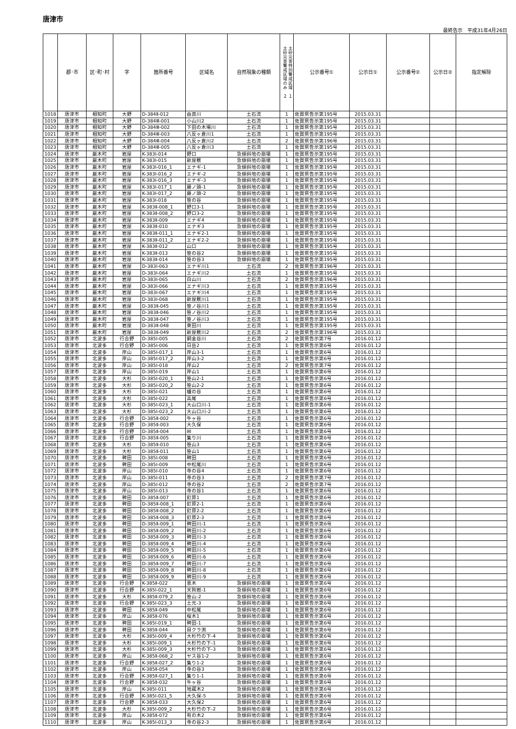唐津市
最終告示　平成31年4月26日
| | 郡･市 | 区･町･村 | 字 | 箇所番号 | 区域名 | 自然現象の種類 | 土砂災害特別警戒区域 １ 土砂災害警戒区域のみ ２ | 公示番号① | 公示日① | 公示番号② | 公示日② | 指定解除 |
| --- | --- | --- | --- | --- | --- | --- | --- | --- | --- | --- | --- | --- |
| 1018 | 唐津市 | 相知町 | 大野 | D-384Ⅱ-012 | 由良川 | 土石流 | 1 | 佐賀県告示第195号 | 2015.03.31 | | | |
| 1019 | 唐津市 | 相知町 | 大野 | D-384Ⅲ-001 | 小山川2 | 土石流 | 1 | 佐賀県告示第195号 | 2015.03.31 | | | |
| 1020 | 唐津市 | 相知町 | 大野 | D-384Ⅲ-002 | 下田の木場川 | 土石流 | 1 | 佐賀県告示第195号 | 2015.03.31 | | | |
| 1021 | 唐津市 | 相知町 | 大野 | D-384Ⅲ-003 | 八反ヶ倉川1 | 土石流 | 1 | 佐賀県告示第195号 | 2015.03.31 | | | |
| 1022 | 唐津市 | 相知町 | 大野 | D-384Ⅲ-004 | 八反ヶ倉川2 | 土石流 | 2 | 佐賀県告示第196号 | 2015.03.31 | | | |
| 1023 | 唐津市 | 相知町 | 大野 | D-384Ⅲ-005 | 八反ヶ倉川3 | 土石流 | 1 | 佐賀県告示第195号 | 2015.03.31 | | | |
| 1024 | 唐津市 | 厳木町 | 岩屋 | K-383Ⅰ-014 | 野口 | 急傾斜地の崩壊 | 1 | 佐賀県告示第195号 | 2015.03.31 | | | |
| 1025 | 唐津市 | 厳木町 | 岩屋 | K-383Ⅰ-015 | 新屋敷 | 急傾斜地の崩壊 | 1 | 佐賀県告示第195号 | 2015.03.31 | | | |
| 1026 | 唐津市 | 厳木町 | 岩屋 | K-383Ⅰ-016_1 | エナギ-1 | 急傾斜地の崩壊 | 1 | 佐賀県告示第195号 | 2015.03.31 | | | |
| 1027 | 唐津市 | 厳木町 | 岩屋 | K-383Ⅰ-016_2 | エナギ-2 | 急傾斜地の崩壊 | 1 | 佐賀県告示第195号 | 2015.03.31 | | | |
| 1028 | 唐津市 | 厳木町 | 岩屋 | K-383Ⅰ-016_3 | エナギ-3 | 急傾斜地の崩壊 | 1 | 佐賀県告示第195号 | 2015.03.31 | | | |
| 1029 | 唐津市 | 厳木町 | 岩屋 | K-383Ⅰ-017_1 | 藤ノ頭-1 | 急傾斜地の崩壊 | 1 | 佐賀県告示第195号 | 2015.03.31 | | | |
| 1030 | 唐津市 | 厳木町 | 岩屋 | K-383Ⅰ-017_2 | 藤ノ頭-2 | 急傾斜地の崩壊 | 1 | 佐賀県告示第195号 | 2015.03.31 | | | |
| 1031 | 唐津市 | 厳木町 | 岩屋 | K-383Ⅰ-018 | 笹の谷 | 急傾斜地の崩壊 | 1 | 佐賀県告示第195号 | 2015.03.31 | | | |
| 1032 | 唐津市 | 厳木町 | 岩屋 | K-383Ⅱ-008_1 | 野口3-1 | 急傾斜地の崩壊 | 1 | 佐賀県告示第195号 | 2015.03.31 | | | |
| 1033 | 唐津市 | 厳木町 | 岩屋 | K-383Ⅱ-008_2 | 野口3-2 | 急傾斜地の崩壊 | 1 | 佐賀県告示第195号 | 2015.03.31 | | | |
| 1034 | 唐津市 | 厳木町 | 岩屋 | K-383Ⅱ-009 | エナギ4 | 急傾斜地の崩壊 | 1 | 佐賀県告示第195号 | 2015.03.31 | | | |
| 1035 | 唐津市 | 厳木町 | 岩屋 | K-383Ⅱ-010 | エナギ3 | 急傾斜地の崩壊 | 1 | 佐賀県告示第195号 | 2015.03.31 | | | |
| 1036 | 唐津市 | 厳木町 | 岩屋 | K-383Ⅱ-011_1 | エナギ2-1 | 急傾斜地の崩壊 | 1 | 佐賀県告示第195号 | 2015.03.31 | | | |
| 1037 | 唐津市 | 厳木町 | 岩屋 | K-383Ⅱ-011_2 | エナギ2-2 | 急傾斜地の崩壊 | 1 | 佐賀県告示第195号 | 2015.03.31 | | | |
| 1038 | 唐津市 | 厳木町 | 岩屋 | K-383Ⅱ-012 | 山口 | 急傾斜地の崩壊 | 1 | 佐賀県告示第195号 | 2015.03.31 | | | |
| 1039 | 唐津市 | 厳木町 | 岩屋 | K-383Ⅱ-013 | 笹の谷2 | 急傾斜地の崩壊 | 1 | 佐賀県告示第195号 | 2015.03.31 | | | |
| 1040 | 唐津市 | 厳木町 | 岩屋 | K-383Ⅱ-014 | 笹の谷3 | 急傾斜地の崩壊 | 1 | 佐賀県告示第195号 | 2015.03.31 | | | |
| 1041 | 唐津市 | 厳木町 | 岩屋 | D-383Ⅰ-063 | エナギ川1 | 土石流 | 2 | 佐賀県告示第196号 | 2015.03.31 | | | |
| 1042 | 唐津市 | 厳木町 | 岩屋 | D-383Ⅰ-064 | エナギ川2 | 土石流 | 1 | 佐賀県告示第195号 | 2015.03.31 | | | |
| 1043 | 唐津市 | 厳木町 | 岩屋 | D-383Ⅰ-065 | 白山川 | 土石流 | 2 | 佐賀県告示第196号 | 2015.03.31 | | | |
| 1044 | 唐津市 | 厳木町 | 岩屋 | D-383Ⅰ-066 | エナギ川3 | 土石流 | 1 | 佐賀県告示第195号 | 2015.03.31 | | | |
| 1045 | 唐津市 | 厳木町 | 岩屋 | D-383Ⅰ-067 | エナギ川4 | 土石流 | 1 | 佐賀県告示第195号 | 2015.03.31 | | | |
| 1046 | 唐津市 | 厳木町 | 岩屋 | D-383Ⅰ-068 | 新屋敷川1 | 土石流 | 1 | 佐賀県告示第195号 | 2015.03.31 | | | |
| 1047 | 唐津市 | 厳木町 | 岩屋 | D-383Ⅱ-045 | 笹ノ谷川1 | 土石流 | 1 | 佐賀県告示第195号 | 2015.03.31 | | | |
| 1048 | 唐津市 | 厳木町 | 岩屋 | D-383Ⅱ-046 | 笹ノ谷川2 | 土石流 | 1 | 佐賀県告示第195号 | 2015.03.31 | | | |
| 1049 | 唐津市 | 厳木町 | 岩屋 | D-383Ⅱ-047 | 笹ノ谷川3 | 土石流 | 1 | 佐賀県告示第195号 | 2015.03.31 | | | |
| 1050 | 唐津市 | 厳木町 | 岩屋 | D-383Ⅱ-048 | 東田川 | 土石流 | 1 | 佐賀県告示第195号 | 2015.03.31 | | | |
| 1051 | 唐津市 | 厳木町 | 岩屋 | D-383Ⅱ-049 | 新屋敷川2 | 土石流 | 2 | 佐賀県告示第196号 | 2015.03.31 | | | |
| 1052 | 唐津市 | 北波多 | 行合野 | D-385Ⅰ-005 | 銅金谷川 | 土石流 | 2 | 佐賀県告示第7号 | 2016.01.12 | | | |
| 1053 | 唐津市 | 北波多 | 行合野 | D-385Ⅰ-006 | 日岳2 | 土石流 | 1 | 佐賀県告示第6号 | 2016.01.12 | | | |
| 1054 | 唐津市 | 北波多 | 岸山 | D-385Ⅰ-017_1 | 岸山3-1 | 土石流 | 1 | 佐賀県告示第6号 | 2016.01.12 | | | |
| 1055 | 唐津市 | 北波多 | 岸山 | D-385Ⅰ-017_2 | 岸山3-2 | 土石流 | 1 | 佐賀県告示第6号 | 2016.01.12 | | | |
| 1056 | 唐津市 | 北波多 | 岸山 | D-385Ⅰ-018 | 岸山2 | 土石流 | 2 | 佐賀県告示第7号 | 2016.01.12 | | | |
| 1057 | 唐津市 | 北波多 | 岸山 | D-385Ⅰ-019 | 岸山1 | 土石流 | 1 | 佐賀県告示第6号 | 2016.01.12 | | | |
| 1058 | 唐津市 | 北波多 | 大杉 | D-385Ⅰ-020_1 | 笹山2-1 | 土石流 | 1 | 佐賀県告示第6号 | 2016.01.12 | | | |
| 1059 | 唐津市 | 北波多 | 大杉 | D-385Ⅰ-020_2 | 笹山2-2 | 土石流 | 1 | 佐賀県告示第6号 | 2016.01.12 | | | |
| 1060 | 唐津市 | 北波多 | 大杉 | D-385Ⅰ-021 | 櫨の谷 | 土石流 | 1 | 佐賀県告示第6号 | 2016.01.12 | | | |
| 1061 | 唐津市 | 北波多 | 大杉 | D-385Ⅰ-022 | 高尾 | 土石流 | 1 | 佐賀県告示第6号 | 2016.01.12 | | | |
| 1062 | 唐津市 | 北波多 | 大杉 | D-385Ⅰ-023_1 | 大山口川-1 | 土石流 | 1 | 佐賀県告示第6号 | 2016.01.12 | | | |
| 1063 | 唐津市 | 北波多 | 大杉 | D-385Ⅰ-023_2 | 大山口川-2 | 土石流 | 1 | 佐賀県告示第6号 | 2016.01.12 | | | |
| 1064 | 唐津市 | 北波多 | 行合野 | D-385Ⅱ-002 | 牛ヶ谷 | 土石流 | 1 | 佐賀県告示第6号 | 2016.01.12 | | | |
| 1065 | 唐津市 | 北波多 | 行合野 | D-385Ⅱ-003 | 大久保 | 土石流 | 1 | 佐賀県告示第6号 | 2016.01.12 | | | |
| 1066 | 唐津市 | 北波多 | 行合野 | D-385Ⅱ-004 | 峠 | 土石流 | 1 | 佐賀県告示第6号 | 2016.01.12 | | | |
| 1067 | 唐津市 | 北波多 | 行合野 | D-385Ⅱ-005 | 集り川 | 土石流 | 1 | 佐賀県告示第6号 | 2016.01.12 | | | |
| 1068 | 唐津市 | 北波多 | 大杉 | D-385Ⅱ-010 | 笹山3 | 土石流 | 1 | 佐賀県告示第6号 | 2016.01.12 | | | |
| 1069 | 唐津市 | 北波多 | 大杉 | D-385Ⅱ-011 | 笹山1 | 土石流 | 1 | 佐賀県告示第6号 | 2016.01.12 | | | |
| 1070 | 唐津市 | 北波多 | 稗田 | D-385Ⅰ-008 | 稗田 | 土石流 | 1 | 佐賀県告示第6号 | 2016.01.12 | | | |
| 1071 | 唐津市 | 北波多 | 稗田 | D-385Ⅰ-009 | 中松尾川 | 土石流 | 1 | 佐賀県告示第6号 | 2016.01.12 | | | |
| 1072 | 唐津市 | 北波多 | 岸山 | D-385Ⅰ-010 | 寺の谷4 | 土石流 | 1 | 佐賀県告示第6号 | 2016.01.12 | | | |
| 1073 | 唐津市 | 北波多 | 岸山 | D-385Ⅰ-011 | 寺の谷3 | 土石流 | 2 | 佐賀県告示第7号 | 2016.01.12 | | | |
| 1074 | 唐津市 | 北波多 | 岸山 | D-385Ⅰ-012 | 寺の谷2 | 土石流 | 2 | 佐賀県告示第7号 | 2016.01.12 | | | |
| 1075 | 唐津市 | 北波多 | 岸山 | D-385Ⅰ-013 | 寺の谷1 | 土石流 | 1 | 佐賀県告示第6号 | 2016.01.12 | | | |
| 1076 | 唐津市 | 北波多 | 稗田 | D-385Ⅱ-007 | 釘原1 | 土石流 | 1 | 佐賀県告示第6号 | 2016.01.12 | | | |
| 1077 | 唐津市 | 北波多 | 稗田 | D-385Ⅱ-008_1 | 釘原2-1 | 土石流 | 1 | 佐賀県告示第6号 | 2016.01.12 | | | |
| 1078 | 唐津市 | 北波多 | 稗田 | D-385Ⅱ-008_2 | 釘原2-2 | 土石流 | 1 | 佐賀県告示第6号 | 2016.01.12 | | | |
| 1079 | 唐津市 | 北波多 | 稗田 | D-385Ⅱ-008_3 | 釘原2-3 | 土石流 | 1 | 佐賀県告示第6号 | 2016.01.12 | | | |
| 1080 | 唐津市 | 北波多 | 稗田 | D-385Ⅱ-009_1 | 稗田川-1 | 土石流 | 1 | 佐賀県告示第6号 | 2016.01.12 | | | |
| 1081 | 唐津市 | 北波多 | 稗田 | D-385Ⅱ-009_2 | 稗田川-2 | 土石流 | 1 | 佐賀県告示第6号 | 2016.01.12 | | | |
| 1082 | 唐津市 | 北波多 | 稗田 | D-385Ⅱ-009_3 | 稗田川-3 | 土石流 | 1 | 佐賀県告示第6号 | 2016.01.12 | | | |
| 1083 | 唐津市 | 北波多 | 稗田 | D-385Ⅱ-009_4 | 稗田川-4 | 土石流 | 1 | 佐賀県告示第6号 | 2016.01.12 | | | |
| 1084 | 唐津市 | 北波多 | 稗田 | D-385Ⅱ-009_5 | 稗田川-5 | 土石流 | 1 | 佐賀県告示第6号 | 2016.01.12 | | | |
| 1085 | 唐津市 | 北波多 | 稗田 | D-385Ⅱ-009_6 | 稗田川-6 | 土石流 | 1 | 佐賀県告示第6号 | 2016.01.12 | | | |
| 1086 | 唐津市 | 北波多 | 稗田 | D-385Ⅱ-009_7 | 稗田川-7 | 土石流 | 1 | 佐賀県告示第6号 | 2016.01.12 | | | |
| 1087 | 唐津市 | 北波多 | 稗田 | D-385Ⅱ-009_8 | 稗田川-8 | 土石流 | 1 | 佐賀県告示第6号 | 2016.01.12 | | | |
| 1088 | 唐津市 | 北波多 | 稗田 | D-385Ⅱ-009_9 | 稗田川-9 | 土石流 | 1 | 佐賀県告示第6号 | 2016.01.12 | | | |
| 1089 | 唐津市 | 北波多 | 行合野 | K-385Ⅱ-022 | 恵木 | 急傾斜地の崩壊 | 1 | 佐賀県告示第6号 | 2016.01.12 | | | |
| 1090 | 唐津市 | 北波多 | 行合野 | K-385Ⅰ-022_1 | 天狗岩-1 | 急傾斜地の崩壊 | 1 | 佐賀県告示第6号 | 2016.01.12 | | | |
| 1091 | 唐津市 | 北波多 | 大杉 | K-385Ⅱ-079_2 | 笹山-2 | 急傾斜地の崩壊 | 1 | 佐賀県告示第6号 | 2016.01.12 | | | |
| 1092 | 唐津市 | 北波多 | 行合野 | K-385Ⅰ-023_3 | 土元-3 | 急傾斜地の崩壊 | 1 | 佐賀県告示第6号 | 2016.01.12 | | | |
| 1093 | 唐津市 | 北波多 | 稗田 | K-385Ⅱ-049 | 中松尾 | 急傾斜地の崩壊 | 1 | 佐賀県告示第6号 | 2016.01.12 | | | |
| 1094 | 唐津市 | 北波多 | 岸山 | K-385Ⅱ-076 | 桜木1 | 急傾斜地の崩壊 | 1 | 佐賀県告示第6号 | 2016.01.12 | | | |
| 1095 | 唐津市 | 北波多 | 稗田 | K-385Ⅰ-019_1 | 稗田-1 | 急傾斜地の崩壊 | 1 | 佐賀県告示第6号 | 2016.01.12 | | | |
| 1096 | 唐津市 | 北波多 | 稗田 | K-385Ⅱ-044 | 目クラ渕 | 急傾斜地の崩壊 | 1 | 佐賀県告示第6号 | 2016.01.12 | | | |
| 1097 | 唐津市 | 北波多 | 大杉 | K-385Ⅰ-009_4 | 大杉竹の下-4 | 急傾斜地の崩壊 | 1 | 佐賀県告示第6号 | 2016.01.12 | | | |
| 1098 | 唐津市 | 北波多 | 大杉 | K-385Ⅰ-009_1 | 大杉竹の下-1 | 急傾斜地の崩壊 | 1 | 佐賀県告示第6号 | 2016.01.12 | | | |
| 1099 | 唐津市 | 北波多 | 大杉 | K-385Ⅰ-009_3 | 大杉竹の下-3 | 急傾斜地の崩壊 | 1 | 佐賀県告示第6号 | 2016.01.12 | | | |
| 1100 | 唐津市 | 北波多 | 岸山 | K-385Ⅱ-068_2 | ヤス谷1-2 | 急傾斜地の崩壊 | 1 | 佐賀県告示第6号 | 2016.01.12 | | | |
| 1101 | 唐津市 | 北波多 | 行合野 | K-385Ⅱ-027_2 | 集り1-2 | 急傾斜地の崩壊 | 1 | 佐賀県告示第6号 | 2016.01.12 | | | |
| 1102 | 唐津市 | 北波多 | 岸山 | K-385Ⅱ-054 | 寺の谷3 | 急傾斜地の崩壊 | 1 | 佐賀県告示第6号 | 2016.01.12 | | | |
| 1103 | 唐津市 | 北波多 | 行合野 | K-385Ⅱ-027_1 | 集り1-1 | 急傾斜地の崩壊 | 1 | 佐賀県告示第6号 | 2016.01.12 | | | |
| 1104 | 唐津市 | 北波多 | 行合野 | K-385Ⅱ-032 | 牛ヶ谷 | 急傾斜地の崩壊 | 1 | 佐賀県告示第6号 | 2016.01.12 | | | |
| 1105 | 唐津市 | 北波多 | 岸山 | K-385Ⅰ-011 | 地蔵木2 | 急傾斜地の崩壊 | 1 | 佐賀県告示第6号 | 2016.01.12 | | | |
| 1106 | 唐津市 | 北波多 | 行合野 | K-385Ⅰ-021_5 | 大久保-5 | 急傾斜地の崩壊 | 1 | 佐賀県告示第6号 | 2016.01.12 | | | |
| 1107 | 唐津市 | 北波多 | 行合野 | K-385Ⅱ-033 | 大久保2 | 急傾斜地の崩壊 | 1 | 佐賀県告示第6号 | 2016.01.12 | | | |
| 1108 | 唐津市 | 北波多 | 大杉 | K-385Ⅰ-009_2 | 大杉竹の下-2 | 急傾斜地の崩壊 | 1 | 佐賀県告示第6号 | 2016.01.12 | | | |
| 1109 | 唐津市 | 北波多 | 岸山 | K-385Ⅱ-072 | 有の木2 | 急傾斜地の崩壊 | 1 | 佐賀県告示第6号 | 2016.01.12 | | | |
| 1110 | 唐津市 | 北波多 | 岸山 | K-385Ⅰ-013_3 | 寺の谷2-3 | 急傾斜地の崩壊 | 1 | 佐賀県告示第6号 | 2016.01.12 | | | |